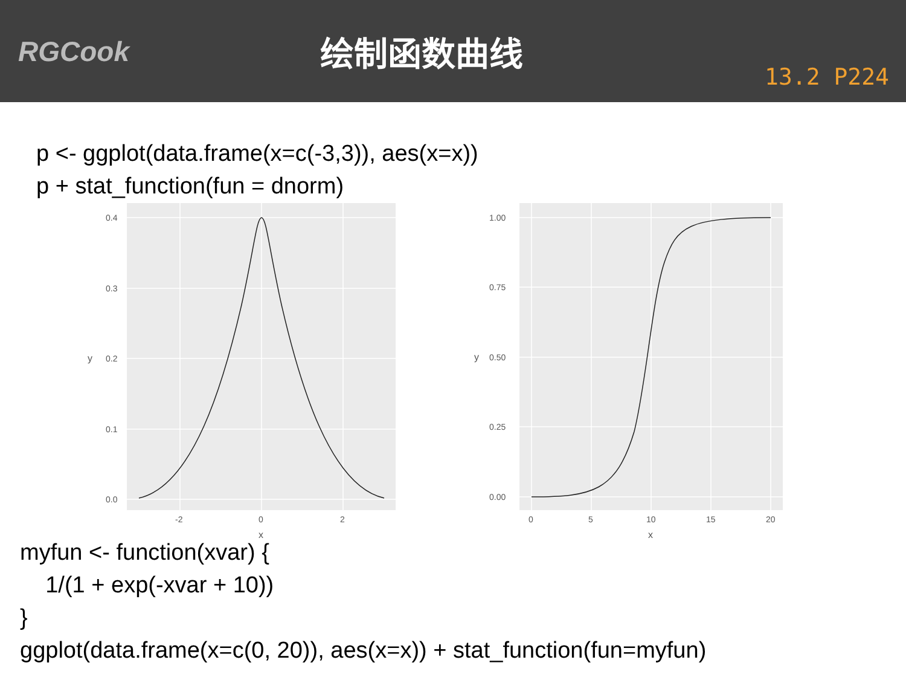RGCook
绘制函数曲线
13.2 P224
p <- ggplot(data.frame(x=c(-3,3)), aes(x=x))
p + stat_function(fun = dnorm)
0.4
0.3
0.2
0.1
0.0
-2
0
2
x
y
1.00
0.75
0.50
0.25
0.00
0
5
10
15
20
x
y
myfun <- function(xvar) {
1/(1 + exp(-xvar + 10))
}
ggplot(data.frame(x=c(0, 20)), aes(x=x)) + stat_function(fun=myfun)